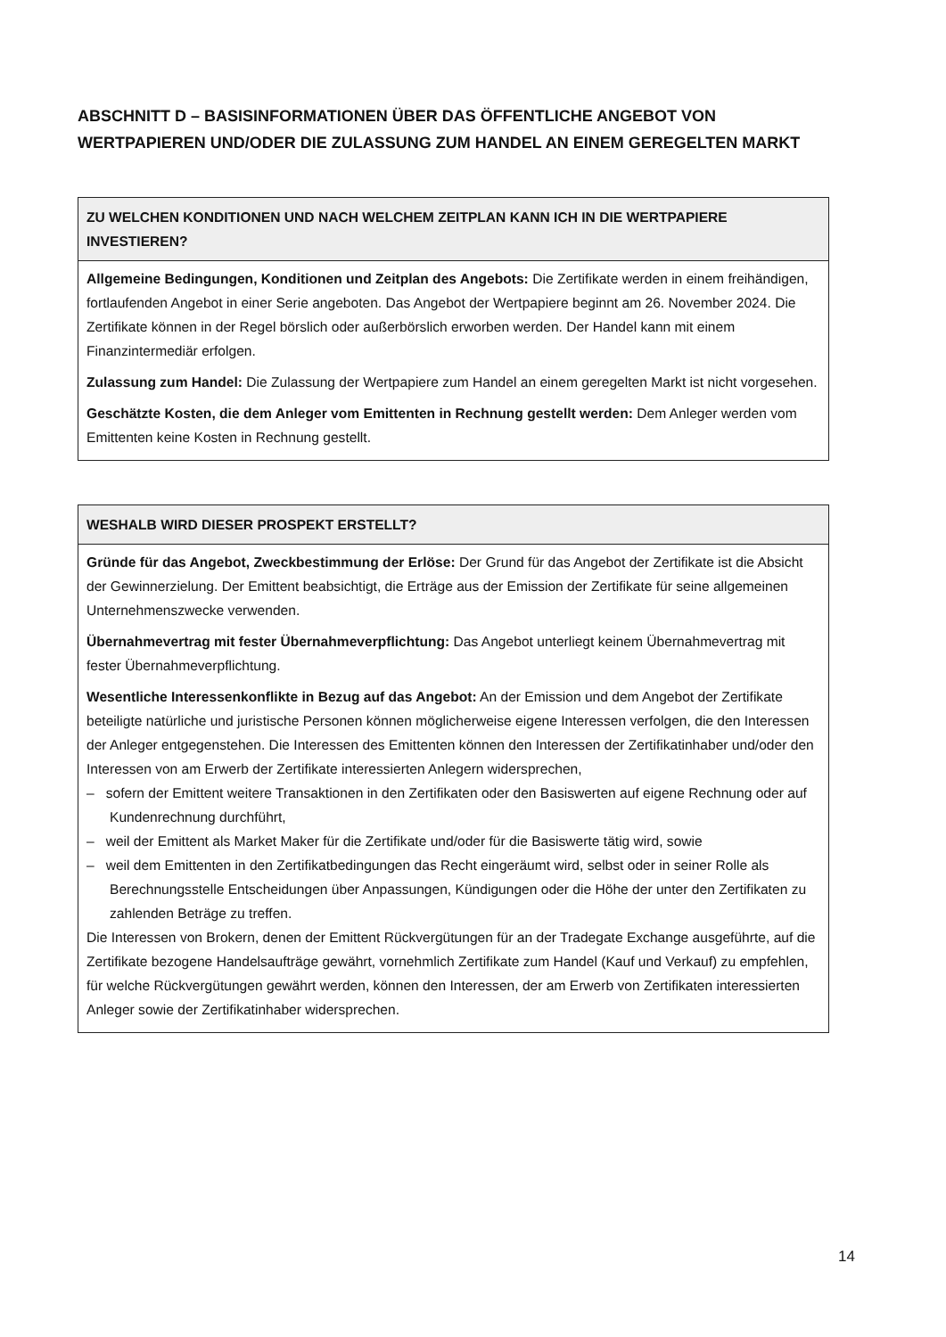ABSCHNITT D – BASISINFORMATIONEN ÜBER DAS ÖFFENTLICHE ANGEBOT VON WERTPAPIEREN UND/ODER DIE ZULASSUNG ZUM HANDEL AN EINEM GEREGELTEN MARKT
ZU WELCHEN KONDITIONEN UND NACH WELCHEM ZEITPLAN KANN ICH IN DIE WERTPAPIERE INVESTIEREN?
Allgemeine Bedingungen, Konditionen und Zeitplan des Angebots: Die Zertifikate werden in einem freihändigen, fortlaufenden Angebot in einer Serie angeboten. Das Angebot der Wertpapiere beginnt am 26. November 2024. Die Zertifikate können in der Regel börslich oder außerbörslich erworben werden. Der Handel kann mit einem Finanzintermediär erfolgen.
Zulassung zum Handel: Die Zulassung der Wertpapiere zum Handel an einem geregelten Markt ist nicht vorgesehen.
Geschätzte Kosten, die dem Anleger vom Emittenten in Rechnung gestellt werden: Dem Anleger werden vom Emittenten keine Kosten in Rechnung gestellt.
WESHALB WIRD DIESER PROSPEKT ERSTELLT?
Gründe für das Angebot, Zweckbestimmung der Erlöse: Der Grund für das Angebot der Zertifikate ist die Absicht der Gewinnerzielung. Der Emittent beabsichtigt, die Erträge aus der Emission der Zertifikate für seine allgemeinen Unternehmenszwecke verwenden.
Übernahmevertrag mit fester Übernahmeverpflichtung: Das Angebot unterliegt keinem Übernahmevertrag mit fester Übernahmeverpflichtung.
Wesentliche Interessenkonflikte in Bezug auf das Angebot: An der Emission und dem Angebot der Zertifikate beteiligte natürliche und juristische Personen können möglicherweise eigene Interessen verfolgen, die den Interessen der Anleger entgegenstehen. Die Interessen des Emittenten können den Interessen der Zertifikatinhaber und/oder den Interessen von am Erwerb der Zertifikate interessierten Anlegern widersprechen,
– sofern der Emittent weitere Transaktionen in den Zertifikaten oder den Basiswerten auf eigene Rechnung oder auf Kundenrechnung durchführt,
– weil der Emittent als Market Maker für die Zertifikate und/oder für die Basiswerte tätig wird, sowie
– weil dem Emittenten in den Zertifikatbedingungen das Recht eingeräumt wird, selbst oder in seiner Rolle als Berechnungsstelle Entscheidungen über Anpassungen, Kündigungen oder die Höhe der unter den Zertifikaten zu zahlenden Beträge zu treffen.
Die Interessen von Brokern, denen der Emittent Rückvergütungen für an der Tradegate Exchange ausgeführte, auf die Zertifikate bezogene Handelsaufträge gewährt, vornehmlich Zertifikate zum Handel (Kauf und Verkauf) zu empfehlen, für welche Rückvergütungen gewährt werden, können den Interessen, der am Erwerb von Zertifikaten interessierten Anleger sowie der Zertifikatinhaber widersprechen.
14